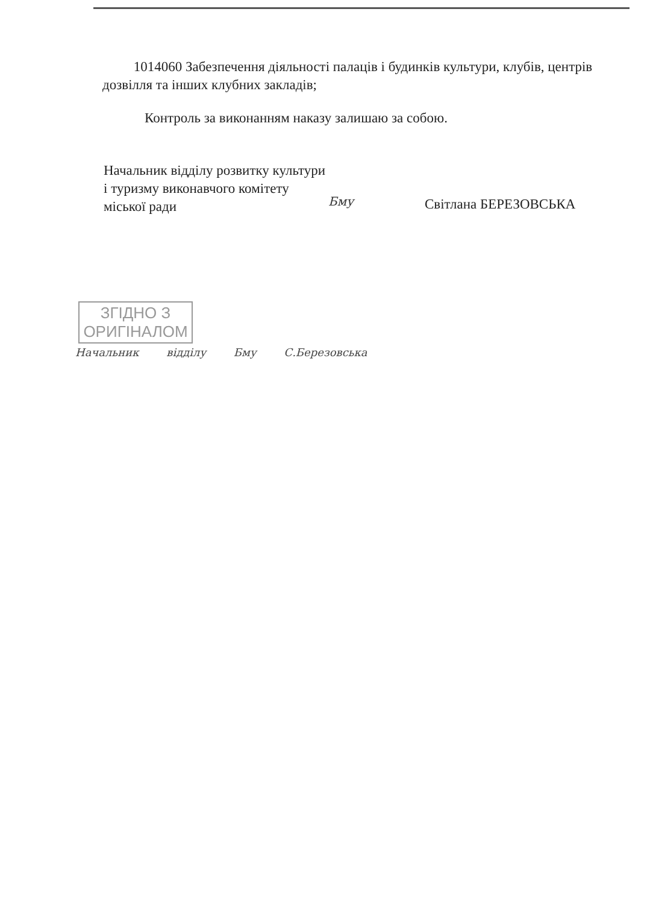1014060 Забезпечення діяльності палаців і будинків культури, клубів, центрів дозвілля та інших клубних закладів;
Контроль за виконанням наказу залишаю за собою.
Начальник відділу розвитку культури
і туризму виконавчого комітету
міської ради
Бму Світлана БЕРЕЗОВСЬКА
ЗГІДНО З
ОРИГІНАЛОМ
Начальник відділу Бму С.Березовська